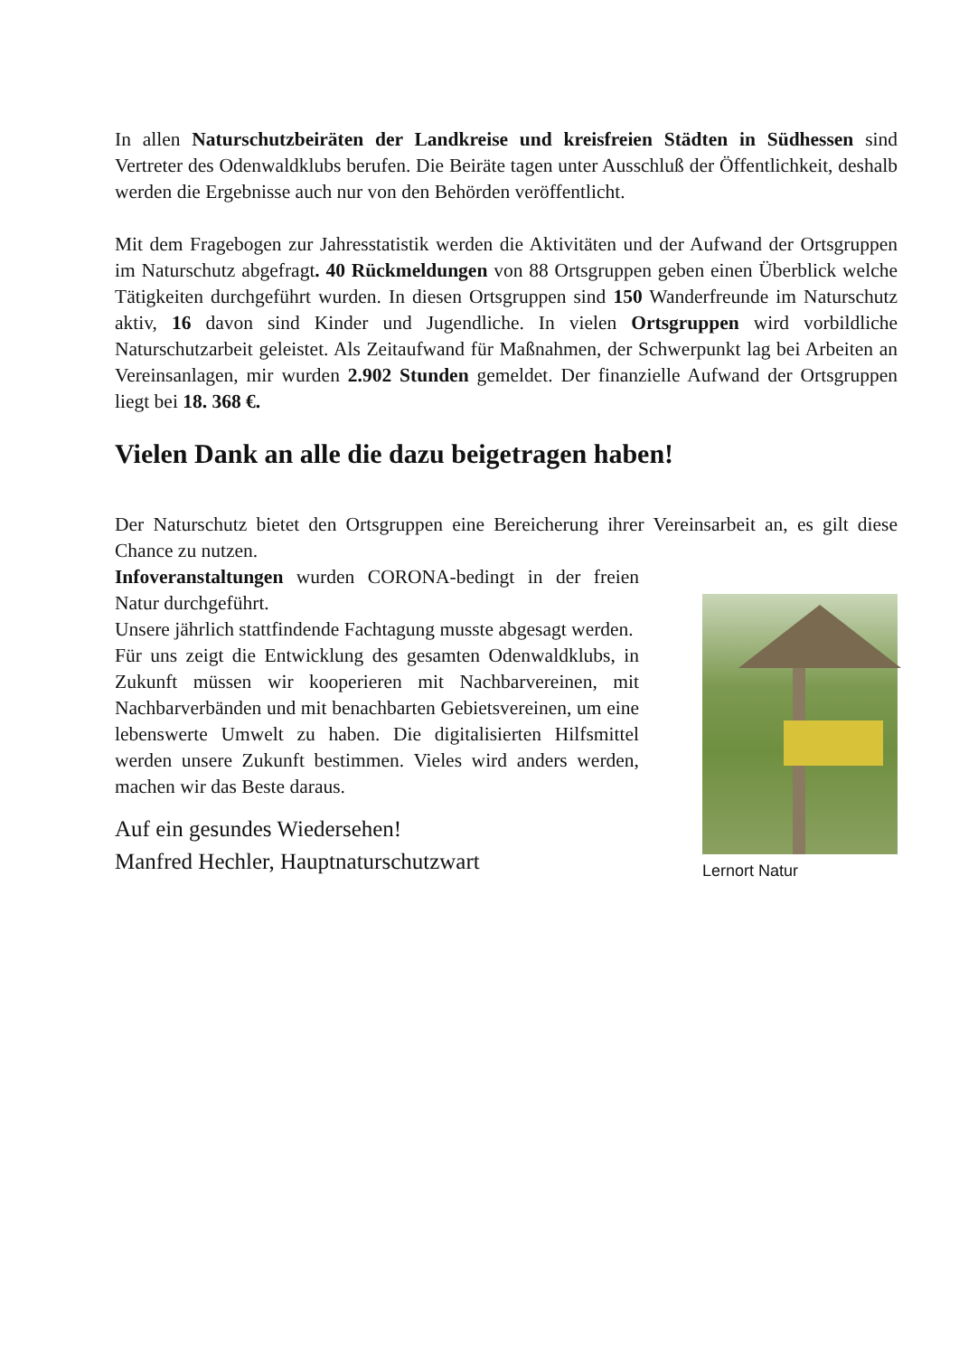In allen Naturschutzbeiräten der Landkreise und kreisfreien Städten in Südhessen sind Vertreter des Odenwaldklubs berufen. Die Beiräte tagen unter Ausschluß der Öffentlichkeit, deshalb werden die Ergebnisse auch nur von den Behörden veröffentlicht.
Mit dem Fragebogen zur Jahresstatistik werden die Aktivitäten und der Aufwand der Ortsgruppen im Naturschutz abgefragt. 40 Rückmeldungen von 88 Ortsgruppen geben einen Überblick welche Tätigkeiten durchgeführt wurden. In diesen Ortsgruppen sind 150 Wanderfreunde im Naturschutz aktiv, 16 davon sind Kinder und Jugendliche. In vielen Ortsgruppen wird vorbildliche Naturschutzarbeit geleistet. Als Zeitaufwand für Maßnahmen, der Schwerpunkt lag bei Arbeiten an Vereinsanlagen, mir wurden 2.902 Stunden gemeldet. Der finanzielle Aufwand der Ortsgruppen liegt bei 18. 368 €.
Vielen Dank an alle die dazu beigetragen haben!
Der Naturschutz bietet den Ortsgruppen eine Bereicherung ihrer Vereinsarbeit an, es gilt diese Chance zu nutzen.
Infoveranstaltungen wurden CORONA-bedingt in der freien Natur durchgeführt.
Unsere jährlich stattfindende Fachtagung musste abgesagt werden.
Für uns zeigt die Entwicklung des gesamten Odenwaldklubs, in Zukunft müssen wir kooperieren mit Nachbarvereinen, mit Nachbarverbänden und mit benachbarten Gebietsvereinen, um eine lebenswerte Umwelt zu haben. Die digitalisierten Hilfsmittel werden unsere Zukunft bestimmen. Vieles wird anders werden, machen wir das Beste daraus.
Auf ein gesundes Wiedersehen!
Manfred Hechler, Hauptnaturschutzwart
Lernort Natur